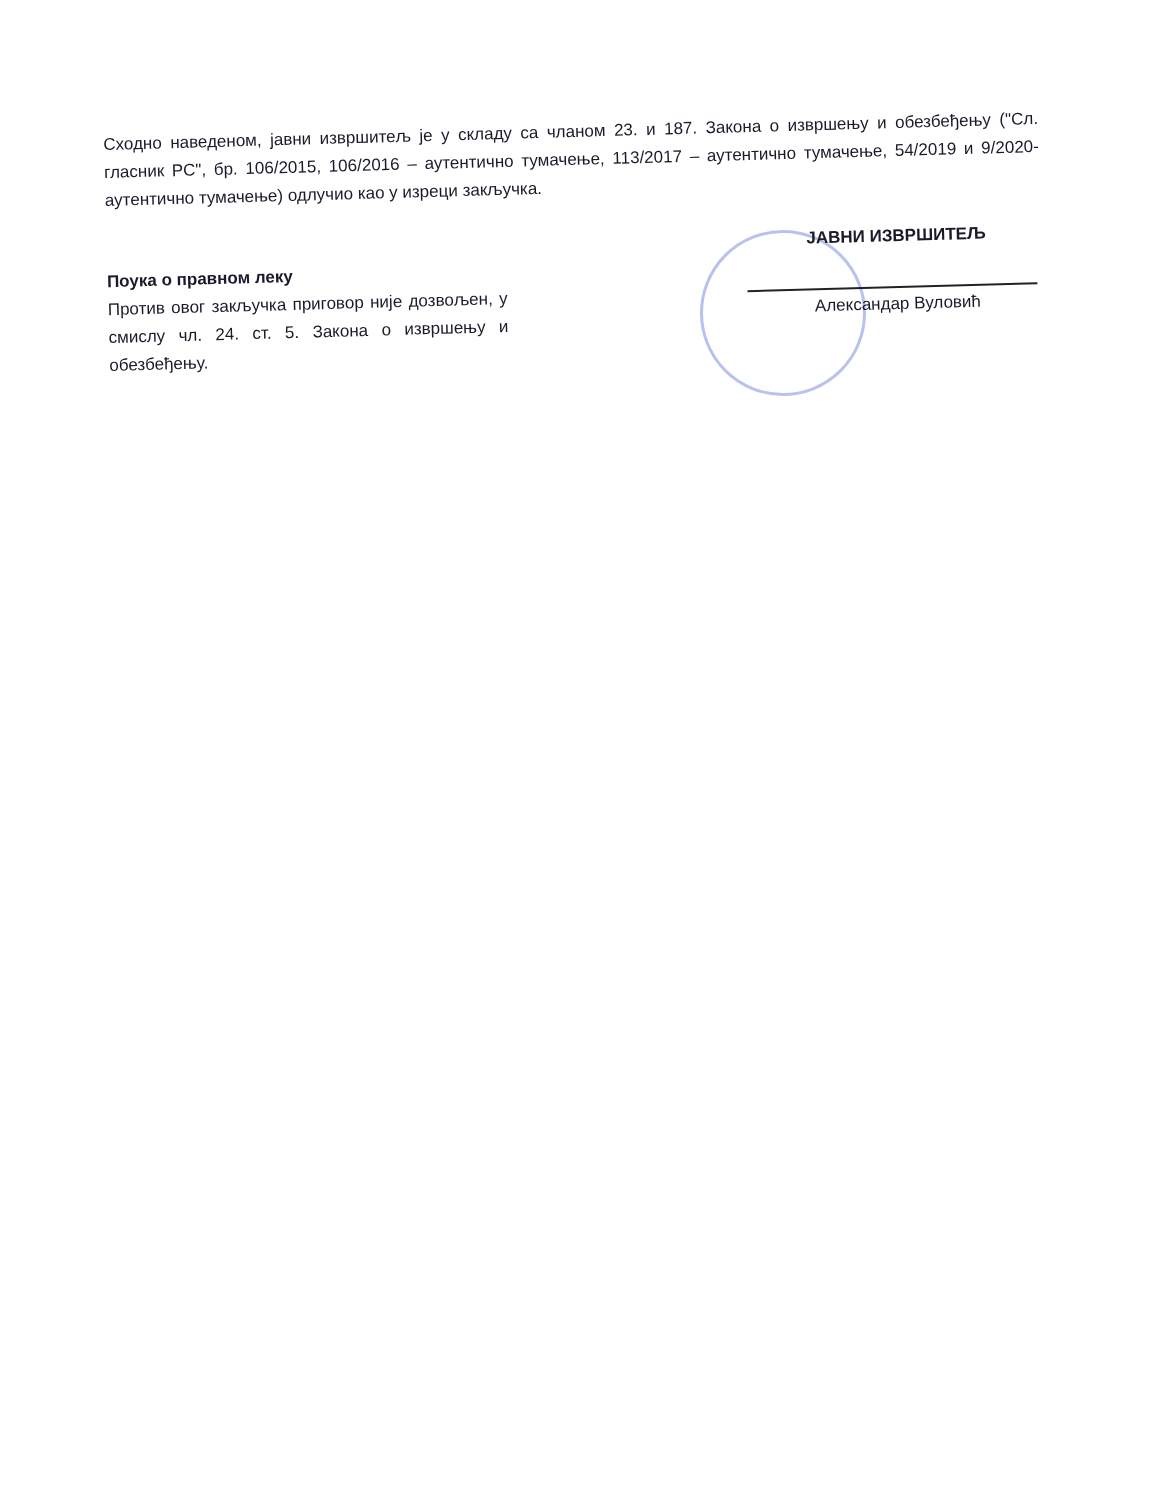Сходно наведеном, јавни извршитељ је у складу са чланом 23. и 187. Закона о извршењу и обезбеђењу ("Сл. гласник РС", бр. 106/2015, 106/2016 – аутентично тумачење, 113/2017 – аутентично тумачење, 54/2019 и 9/2020-аутентично тумачење) одлучио као у изреци закључка.
Поука о правном леку
Против овог закључка приговор није дозвољен, у смислу чл. 24. ст. 5. Закона о извршењу и обезбеђењу.
ЈАВНИ ИЗВРШИТЕЉ
Александар Вуловић